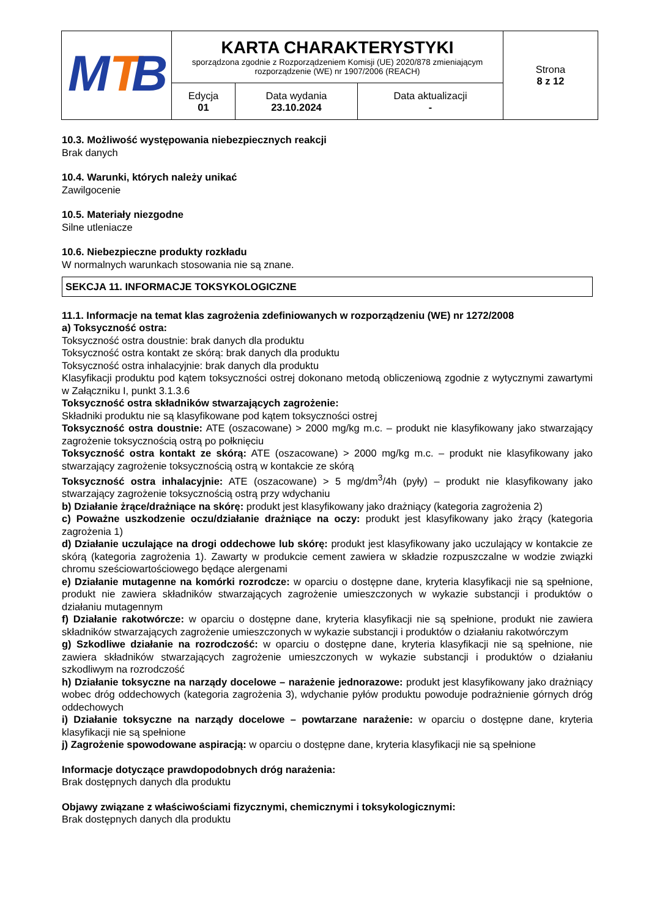| M T B | KARTA CHARAKTERYSTYKI sporządzona zgodnie z Rozporządzeniem Komisji (UE) 2020/878 zmieniającym rozporządzenie (WE) nr 1907/2006 (REACH) | | | Strona 8 z 12 |
| | Edycja 01 | Data wydania 23.10.2024 | Data aktualizacji - | |
10.3. Możliwość występowania niebezpiecznych reakcji
Brak danych
10.4. Warunki, których należy unikać
Zawilgocenie
10.5. Materiały niezgodne
Silne utleniacze
10.6. Niebezpieczne produkty rozkładu
W normalnych warunkach stosowania nie są znane.
SEKCJA 11. INFORMACJE TOKSYKOLOGICZNE
11.1. Informacje na temat klas zagrożenia zdefiniowanych w rozporządzeniu (WE) nr 1272/2008
a) Toksyczność ostra:
Toksyczność ostra doustnie: brak danych dla produktu
Toksyczność ostra kontakt ze skórą: brak danych dla produktu
Toksyczność ostra inhalacyjnie: brak danych dla produktu
Klasyfikacji produktu pod kątem toksyczności ostrej dokonano metodą obliczeniową zgodnie z wytycznymi zawartymi w Załączniku I, punkt 3.1.3.6
Toksyczność ostra składników stwarzających zagrożenie:
Składniki produktu nie są klasyfikowane pod kątem toksyczności ostrej
Toksyczność ostra doustnie: ATE (oszacowane) > 2000 mg/kg m.c. – produkt nie klasyfikowany jako stwarzający zagrożenie toksycznością ostrą po połknięciu
Toksyczność ostra kontakt ze skórą: ATE (oszacowane) > 2000 mg/kg m.c. – produkt nie klasyfikowany jako stwarzający zagrożenie toksycznością ostrą w kontakcie ze skórą
Toksyczność ostra inhalacyjnie: ATE (oszacowane) > 5 mg/dm<sup>3</sup>/4h (pyły) – produkt nie klasyfikowany jako stwarzający zagrożenie toksycznością ostrą przy wdychaniu
b) Działanie żrące/drażniące na skórę: produkt jest klasyfikowany jako drażniący (kategoria zagrożenia 2)
c) Poważne uszkodzenie oczu/działanie drażniące na oczy: produkt jest klasyfikowany jako żrący (kategoria zagrożenia 1)
d) Działanie uczulające na drogi oddechowe lub skórę: produkt jest klasyfikowany jako uczulający w kontakcie ze skórą (kategoria zagrożenia 1). Zawarty w produkcie cement zawiera w składzie rozpuszczalne w wodzie związki chromu sześciowartościowego będące alergenami
e) Działanie mutagenne na komórki rozrodcze: w oparciu o dostępne dane, kryteria klasyfikacji nie są spełnione, produkt nie zawiera składników stwarzających zagrożenie umieszczonych w wykazie substancji i produktów o działaniu mutagennym
f) Działanie rakotwórcze: w oparciu o dostępne dane, kryteria klasyfikacji nie są spełnione, produkt nie zawiera składników stwarzających zagrożenie umieszczonych w wykazie substancji i produktów o działaniu rakotwórczym
g) Szkodliwe działanie na rozrodczość: w oparciu o dostępne dane, kryteria klasyfikacji nie są spełnione, nie zawiera składników stwarzających zagrożenie umieszczonych w wykazie substancji i produktów o działaniu szkodliwym na rozrodczość
h) Działanie toksyczne na narządy docelowe – narażenie jednorazowe: produkt jest klasyfikowany jako drażniący wobec dróg oddechowych (kategoria zagrożenia 3), wdychanie pyłów produktu powoduje podrażnienie górnych dróg oddechowych
i) Działanie toksyczne na narządy docelowe – powtarzane narażenie: w oparciu o dostępne dane, kryteria klasyfikacji nie są spełnione
j) Zagrożenie spowodowane aspiracją: w oparciu o dostępne dane, kryteria klasyfikacji nie są spełnione
Informacje dotyczące prawdopodobnych dróg narażenia:
Brak dostępnych danych dla produktu
Objawy związane z właściwościami fizycznymi, chemicznymi i toksykologicznymi:
Brak dostępnych danych dla produktu